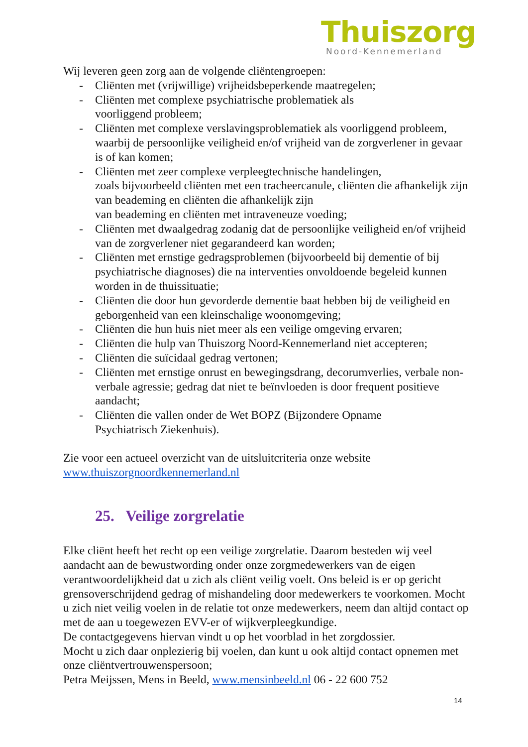Thuiszorg
Noord-Kennemerland
Wij leveren geen zorg aan de volgende cliëntengroepen:
- Cliënten met (vrijwillige) vrijheidsbeperkende maatregelen;
- Cliënten met complexe psychiatrische problematiek als
voorliggend probleem;
- Cliënten met complexe verslavingsproblematiek als voorliggend probleem, waarbij de persoonlijke veiligheid en/of vrijheid van de zorgverlener in gevaar is of kan komen;
- Cliënten met zeer complexe verpleegtechnische handelingen,
zoals bijvoorbeeld cliënten met een tracheercanule, cliënten die afhankelijk zijn van beademing en cliënten die afhankelijk zijn
van beademing en cliënten met intraveneuze voeding;
- Cliënten met dwaalgedrag zodanig dat de persoonlijke veiligheid en/of vrijheid van de zorgverlener niet gegarandeerd kan worden;
- Cliënten met ernstige gedragsproblemen (bijvoorbeeld bij dementie of bij psychiatrische diagnoses) die na interventies onvoldoende begeleid kunnen worden in de thuissituatie;
- Cliënten die door hun gevorderde dementie baat hebben bij de veiligheid en geborgenheid van een kleinschalige woonomgeving;
- Cliënten die hun huis niet meer als een veilige omgeving ervaren;
- Cliënten die hulp van Thuiszorg Noord-Kennemerland niet accepteren;
- Cliënten die suïcidaal gedrag vertonen;
- Cliënten met ernstige onrust en bewegingsdrang, decorumverlies, verbale non-verbale agressie; gedrag dat niet te beïnvloeden is door frequent positieve aandacht;
- Cliënten die vallen onder de Wet BOPZ (Bijzondere Opname
Psychiatrisch Ziekenhuis).
Zie voor een actueel overzicht van de uitsluitcriteria onze website
www.thuiszorgnoordkennemerland.nl
25. Veilige zorgrelatie
Elke cliënt heeft het recht op een veilige zorgrelatie. Daarom besteden wij veel aandacht aan de bewustwording onder onze zorgmedewerkers van de eigen verantwoordelijkheid dat u zich als cliënt veilig voelt. Ons beleid is er op gericht grensoverschrijdend gedrag of mishandeling door medewerkers te voorkomen. Mocht u zich niet veilig voelen in de relatie tot onze medewerkers, neem dan altijd contact op met de aan u toegewezen EVV-er of wijkverpleegkundige.
De contactgegevens hiervan vindt u op het voorblad in het zorgdossier.
Mocht u zich daar onplezierig bij voelen, dan kunt u ook altijd contact opnemen met onze cliëntvertrouwenspersoon;
Petra Meijssen, Mens in Beeld, www.mensinbeeld.nl 06 - 22 600 752
14